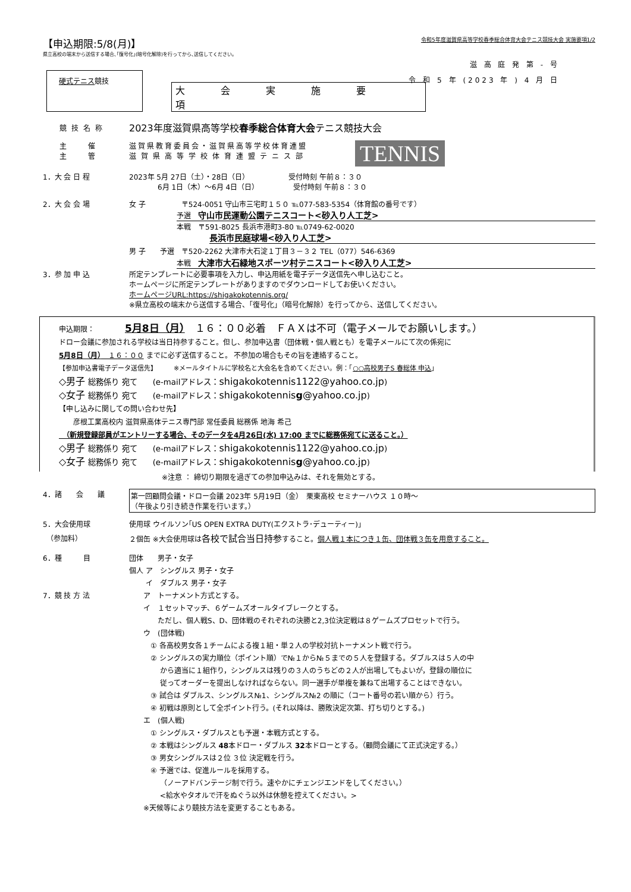【申込期限:5/8(月)】
県立高校の端末から送信する場合､｢復号化｣(暗号化解除)を行ってから､送信してください｡
令和5年度滋賀県高等学校春季総合体育大会テニス競技大会 実施要項1/2
滋 高 庭 発 第 - 号
令 和 5 年 (2023 年 ) 4 月 日
硬式テニス競技
大会実施要項
競技名称
2023年度滋賀県高等学校春季総合体育大会テニス競技大会
主　　　催 滋賀県教育委員会・滋賀県高等学校体育連盟
主　　　管 滋賀県高等学校体育連盟テニス部
TENNIS
1．大 会 日 程 2023年 5月 27日（土）・28日（日）　　　　　　受付時刻 午前８：３０
　　　　6月 1日（木）～6月 4日（日）　　　　　 受付時刻 午前８：３０
2．大 会 会 場 女 子　　　　　〒524-0051 守山市三宅町１５０ ℡077-583-5354（体育館の番号です）
予選　守山市民運動公園テニスコート<砂入り人工芝>
本戦　〒591-8025 長浜市港町3-80 ℡0749-62-0020
長浜市民庭球場<砂入り人工芝>
男 子　　予選　〒520-2262 大津市大石淀１丁目３－３２ TEL（077）546-6369
本戦　大津市大石緑地スポーツ村テニスコート<砂入り人工芝>
3．参 加 申 込 所定テンプレートに必要事項を入力し、申込用紙を電子データ送信先へ申し込むこと。
ホームページに所定テンプレートがありますのでダウンロードしてお使いください。
ホームページURL:https://shigakokotennis.org/
※県立高校の端末から送信する場合、「復号化」（暗号化解除）を行ってから、送信してください。
申込期限：　　　5月8日（月）　１６：００必着　ＦＡＸは不可（電子メールでお願いします。）
ドロー会議に参加される学校は当日持参すること。但し、参加申込書（団体戦・個人戦とも）を電子メールにて次の係宛に
5月8日（月）　１６：００ までに必ず送信すること。 不参加の場合もその旨を連絡すること。
【参加申込書電子データ送信先】　　　※メールタイトルに学校名と大会名を含めてください。例：「○○高校男子S 春総体 申込」
◇男子 総務係り 宛て　　(e-mailアドレス：shigakokotennis1122@yahoo.co.jp)
◇女子 総務係り 宛て　　(e-mailアドレス：shigakokotennisg@yahoo.co.jp)
【申し込みに関しての問い合わせ先】
　　彦根工業高校内 滋賀県高体テニス専門部 常任委員 総務係 地海 希己
　（新規登録部員がエントリーする場合、そのデータを4月26日(水) 17:00 までに総務係宛てに送ること。）
◇男子 総務係り 宛て　　(e-mailアドレス：shigakokotennis1122@yahoo.co.jp)
◇女子 総務係り 宛て　　(e-mailアドレス：shigakokotennisg@yahoo.co.jp)
※注意 ： 締切り期限を過ぎての参加申込みは、それを無効とする。
4．諸　　会　　議 第一回顧問会議・ドロー会議 2023年 5月19日（金）　栗東高校 セミナーハウス １０時～
（午後より引き続き作業を行います。）
5．大会使用球
　（参加料）
使用球 ウイルソン｢US OPEN EXTRA DUTY(エクストラ･デューティー)｣
２個缶 ※大会使用球は各校で試合当日持参すること。個人戦１本につき１缶、団体戦３缶を用意すること。
6．種　　　目
7．競 技 方 法
団体　　男子・女子
個人 ア　シングルス 男子・女子
　　 イ　ダブルス 男子・女子
　　ア　トーナメント方式とする。
　　イ　１セットマッチ、６ゲームズオールタイブレークとする。
　　　　ただし、個人戦S、D、団体戦のそれぞれの決勝と2,3位決定戦は８ゲームズプロセットで行う。
　　ウ　(団体戦)
　　　① 各高校男女各１チームによる複１組・単２人の学校対抗トーナメント戦で行う。
　　　② シングルスの実力順位（ポイント順）で№１から№５までの５人を登録する。ダブルスは５人の中
　　　　 から適当に１組作り，シングルスは残りの３人のうちどの２人が出場してもよいが，登録の順位に
　　　　 従ってオーダーを提出しなければならない。同一選手が単複を兼ねて出場することはできない。
　　　③ 試合は ダブルス、シングルス№1、シングルス№2 の順に（コート番号の若い順から）行う。
　　　④ 初戦は原則として全ポイント行う。(それ以降は、勝敗決定次第、打ち切りとする。)
　　エ　(個人戦)
　　　① シングルス・ダブルスとも予選・本戦方式とする。
　　　② 本戦はシングルス 48本ドロー・ダブルス 32本ドローとする。（顧問会議にて正式決定する。）
　　　③ 男女シングルスは２位 ３位 決定戦を行う。
　　　④ 予選では、促進ルールを採用する。
　　　　 （ノーアドバンテージ制で行う。速やかにチェンジエンドをしてください。）
　　　　 <給水やタオルで汗をぬぐう以外は休憩を控えてください。>
　　※天候等により競技方法を変更することもある。